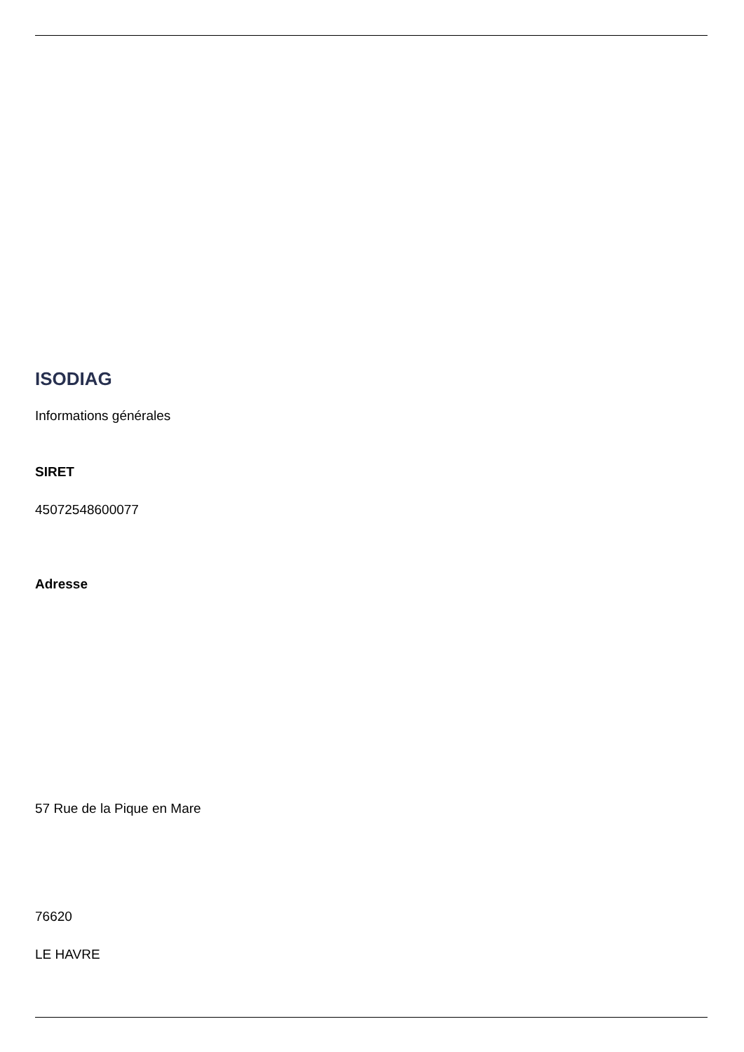ISODIAG
Informations générales
SIRET
45072548600077
Adresse
57 Rue de la Pique en Mare
76620
LE HAVRE